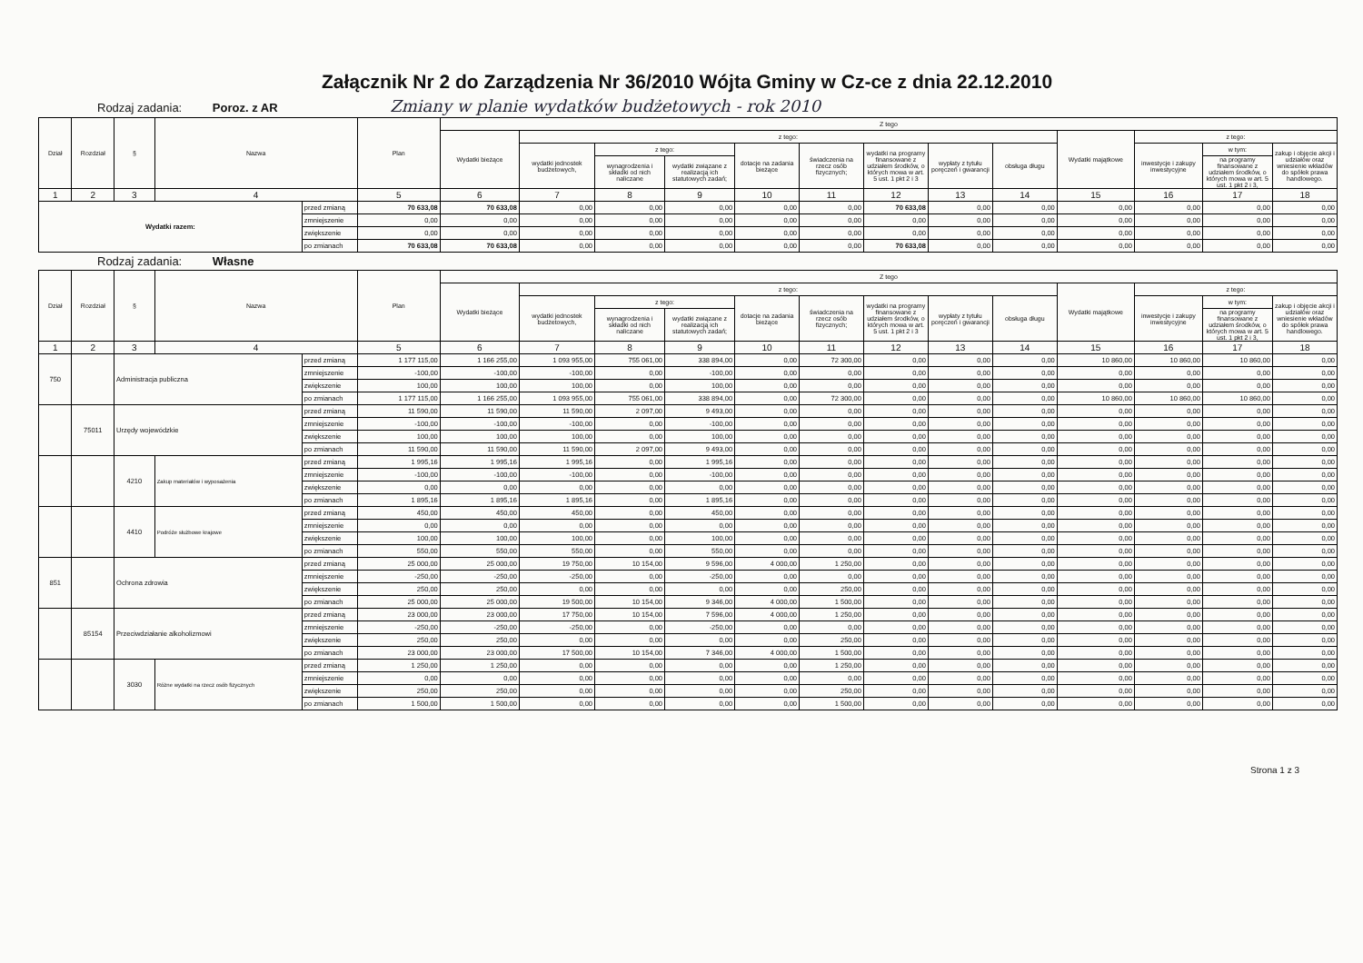Załącznik Nr 2 do Zarządzenia Nr 36/2010 Wójta Gminy w Cz-ce z dnia 22.12.2010
Rodzaj zadania: Poroz. z AR Zmiany w planie wydatków budżetowych - rok 2010
| Dział | Rozdział | § | Nazwa | | Plan | Z tego | | | | | | | | | | | | |
| --- | --- | --- | --- | --- | --- | --- | --- | --- | --- | --- | --- | --- | --- | --- | --- | --- | --- | --- |
| | | | | | | Wydatki bieżące | z tego: | | | | | | | | Wydatki majątkowe | z tego: | | |
| | | | | | | | wydatki jednostek budżetowych, | z tego: | | dotacje na zadania bieżące | świadczenia na rzecz osób fizycznych; | wydatki na programy finansowane z udziałem środków, o których mowa w art. 5 ust. 1 pkt 2 i 3 | wypłaty z tytułu poręczeń i gwarancji | obsługa długu | | inwestycje i zakupy inwestycyjne | w tym: | zakup i objęcie akcji i udziałów oraz wniesienie wkładów do spółek prawa handlowego. |
| | | | | | | | | wynagrodzenia i składki od nich naliczane | wydatki związane z realizacją ich statutowych zadań; | | | | | | | | na programy finansowane z udziałem środków, o których mowa w art. 5 ust. 1 pkt 2 i 3, | |
| 1 | 2 | 3 | 4 | | 5 | 6 | 7 | 8 | 9 | 10 | 11 | 12 | 13 | 14 | 15 | 16 | 17 | 18 |
| Wydatki razem: | | | | przed zmianą | 70 633,08 | 70 633,08 | 0,00 | 0,00 | 0,00 | 0,00 | 0,00 | 70 633,08 | 0,00 | 0,00 | 0,00 | 0,00 | 0,00 | 0,00 |
| | | | | zmniejszenie | 0,00 | 0,00 | 0,00 | 0,00 | 0,00 | 0,00 | 0,00 | 0,00 | 0,00 | 0,00 | 0,00 | 0,00 | 0,00 | 0,00 |
| | | | | zwiększenie | 0,00 | 0,00 | 0,00 | 0,00 | 0,00 | 0,00 | 0,00 | 0,00 | 0,00 | 0,00 | 0,00 | 0,00 | 0,00 | 0,00 |
| | | | | po zmianach | 70 633,08 | 70 633,08 | 0,00 | 0,00 | 0,00 | 0,00 | 0,00 | 70 633,08 | 0,00 | 0,00 | 0,00 | 0,00 | 0,00 | 0,00 |
Rodzaj zadania: Własne
| Dział | Rozdział | § | Nazwa | | Plan | Z tego | | | | | | | | | | | | |
| --- | --- | --- | --- | --- | --- | --- | --- | --- | --- | --- | --- | --- | --- | --- | --- | --- | --- | --- |
| | | | | | | Wydatki bieżące | z tego: | | | | | | | | Wydatki majątkowe | z tego: | | |
| | | | | | | | wydatki jednostek budżetowych, | z tego: | | dotacje na zadania bieżące | świadczenia na rzecz osób fizycznych; | wydatki na programy finansowane z udziałem środków, o których mowa w art. 5 ust. 1 pkt 2 i 3 | wypłaty z tytułu poręczeń i gwarancji | obsługa długu | | inwestycje i zakupy inwestycyjne | w tym: | zakup i objęcie akcji i udziałów oraz wniesienie wkładów do spółek prawa handlowego. |
| | | | | | | | | wynagrodzenia i składki od nich naliczane | wydatki związane z realizacją ich statutowych zadań; | | | | | | | | na programy finansowane z udziałem środków, o których mowa w art. 5 ust. 1 pkt 2 i 3, | |
| 1 | 2 | 3 | 4 | | 5 | 6 | 7 | 8 | 9 | 10 | 11 | 12 | 13 | 14 | 15 | 16 | 17 | 18 |
| 750 | | Administracja publiczna | | przed zmianą | 1 177 115,00 | 1 166 255,00 | 1 093 955,00 | 755 061,00 | 338 894,00 | 0,00 | 72 300,00 | 0,00 | 0,00 | 0,00 | 10 860,00 | 10 860,00 | 10 860,00 | 0,00 |
| | | | | zmniejszenie | -100,00 | -100,00 | -100,00 | 0,00 | -100,00 | 0,00 | 0,00 | 0,00 | 0,00 | 0,00 | 0,00 | 0,00 | 0,00 | 0,00 |
| | | | | zwiększenie | 100,00 | 100,00 | 100,00 | 0,00 | 100,00 | 0,00 | 0,00 | 0,00 | 0,00 | 0,00 | 0,00 | 0,00 | 0,00 | 0,00 |
| | | | | po zmianach | 1 177 115,00 | 1 166 255,00 | 1 093 955,00 | 755 061,00 | 338 894,00 | 0,00 | 72 300,00 | 0,00 | 0,00 | 0,00 | 10 860,00 | 10 860,00 | 10 860,00 | 0,00 |
| | 75011 | Urzędy wojewódzkie | | przed zmianą | 11 590,00 | 11 590,00 | 11 590,00 | 2 097,00 | 9 493,00 | 0,00 | 0,00 | 0,00 | 0,00 | 0,00 | 0,00 | 0,00 | 0,00 | 0,00 |
| | | | | zmniejszenie | -100,00 | -100,00 | -100,00 | 0,00 | -100,00 | 0,00 | 0,00 | 0,00 | 0,00 | 0,00 | 0,00 | 0,00 | 0,00 | 0,00 |
| | | | | zwiększenie | 100,00 | 100,00 | 100,00 | 0,00 | 100,00 | 0,00 | 0,00 | 0,00 | 0,00 | 0,00 | 0,00 | 0,00 | 0,00 | 0,00 |
| | | | | po zmianach | 11 590,00 | 11 590,00 | 11 590,00 | 2 097,00 | 9 493,00 | 0,00 | 0,00 | 0,00 | 0,00 | 0,00 | 0,00 | 0,00 | 0,00 | 0,00 |
| | | 4210 | Zakup materiałów i wyposażenia | przed zmianą | 1 995,16 | 1 995,16 | 1 995,16 | 0,00 | 1 995,16 | 0,00 | 0,00 | 0,00 | 0,00 | 0,00 | 0,00 | 0,00 | 0,00 | 0,00 |
| | | | | zmniejszenie | -100,00 | -100,00 | -100,00 | 0,00 | -100,00 | 0,00 | 0,00 | 0,00 | 0,00 | 0,00 | 0,00 | 0,00 | 0,00 | 0,00 |
| | | | | zwiększenie | 0,00 | 0,00 | 0,00 | 0,00 | 0,00 | 0,00 | 0,00 | 0,00 | 0,00 | 0,00 | 0,00 | 0,00 | 0,00 | 0,00 |
| | | | | po zmianach | 1 895,16 | 1 895,16 | 1 895,16 | 0,00 | 1 895,16 | 0,00 | 0,00 | 0,00 | 0,00 | 0,00 | 0,00 | 0,00 | 0,00 | 0,00 |
| | | 4410 | Podróże służbowe krajowe | przed zmianą | 450,00 | 450,00 | 450,00 | 0,00 | 450,00 | 0,00 | 0,00 | 0,00 | 0,00 | 0,00 | 0,00 | 0,00 | 0,00 | 0,00 |
| | | | | zmniejszenie | 0,00 | 0,00 | 0,00 | 0,00 | 0,00 | 0,00 | 0,00 | 0,00 | 0,00 | 0,00 | 0,00 | 0,00 | 0,00 | 0,00 |
| | | | | zwiększenie | 100,00 | 100,00 | 100,00 | 0,00 | 100,00 | 0,00 | 0,00 | 0,00 | 0,00 | 0,00 | 0,00 | 0,00 | 0,00 | 0,00 |
| | | | | po zmianach | 550,00 | 550,00 | 550,00 | 0,00 | 550,00 | 0,00 | 0,00 | 0,00 | 0,00 | 0,00 | 0,00 | 0,00 | 0,00 | 0,00 |
| 851 | | Ochrona zdrowia | | przed zmianą | 25 000,00 | 25 000,00 | 19 750,00 | 10 154,00 | 9 596,00 | 4 000,00 | 1 250,00 | 0,00 | 0,00 | 0,00 | 0,00 | 0,00 | 0,00 | 0,00 |
| | | | | zmniejszenie | -250,00 | -250,00 | -250,00 | 0,00 | -250,00 | 0,00 | 0,00 | 0,00 | 0,00 | 0,00 | 0,00 | 0,00 | 0,00 | 0,00 |
| | | | | zwiększenie | 250,00 | 250,00 | 0,00 | 0,00 | 0,00 | 0,00 | 250,00 | 0,00 | 0,00 | 0,00 | 0,00 | 0,00 | 0,00 | 0,00 |
| | | | | po zmianach | 25 000,00 | 25 000,00 | 19 500,00 | 10 154,00 | 9 346,00 | 4 000,00 | 1 500,00 | 0,00 | 0,00 | 0,00 | 0,00 | 0,00 | 0,00 | 0,00 |
| | 85154 | Przeciwdziałanie alkoholizmowi | | przed zmianą | 23 000,00 | 23 000,00 | 17 750,00 | 10 154,00 | 7 596,00 | 4 000,00 | 1 250,00 | 0,00 | 0,00 | 0,00 | 0,00 | 0,00 | 0,00 | 0,00 |
| | | | | zmniejszenie | -250,00 | -250,00 | -250,00 | 0,00 | -250,00 | 0,00 | 0,00 | 0,00 | 0,00 | 0,00 | 0,00 | 0,00 | 0,00 | 0,00 |
| | | | | zwiększenie | 250,00 | 250,00 | 0,00 | 0,00 | 0,00 | 0,00 | 250,00 | 0,00 | 0,00 | 0,00 | 0,00 | 0,00 | 0,00 | 0,00 |
| | | | | po zmianach | 23 000,00 | 23 000,00 | 17 500,00 | 10 154,00 | 7 346,00 | 4 000,00 | 1 500,00 | 0,00 | 0,00 | 0,00 | 0,00 | 0,00 | 0,00 | 0,00 |
| | | 3030 | Różne wydatki na rzecz osób fizycznych | przed zmianą | 1 250,00 | 1 250,00 | 0,00 | 0,00 | 0,00 | 0,00 | 1 250,00 | 0,00 | 0,00 | 0,00 | 0,00 | 0,00 | 0,00 | 0,00 |
| | | | | zmniejszenie | 0,00 | 0,00 | 0,00 | 0,00 | 0,00 | 0,00 | 0,00 | 0,00 | 0,00 | 0,00 | 0,00 | 0,00 | 0,00 | 0,00 |
| | | | | zwiększenie | 250,00 | 250,00 | 0,00 | 0,00 | 0,00 | 0,00 | 250,00 | 0,00 | 0,00 | 0,00 | 0,00 | 0,00 | 0,00 | 0,00 |
| | | | | po zmianach | 1 500,00 | 1 500,00 | 0,00 | 0,00 | 0,00 | 0,00 | 1 500,00 | 0,00 | 0,00 | 0,00 | 0,00 | 0,00 | 0,00 | 0,00 |
Strona 1 z 3